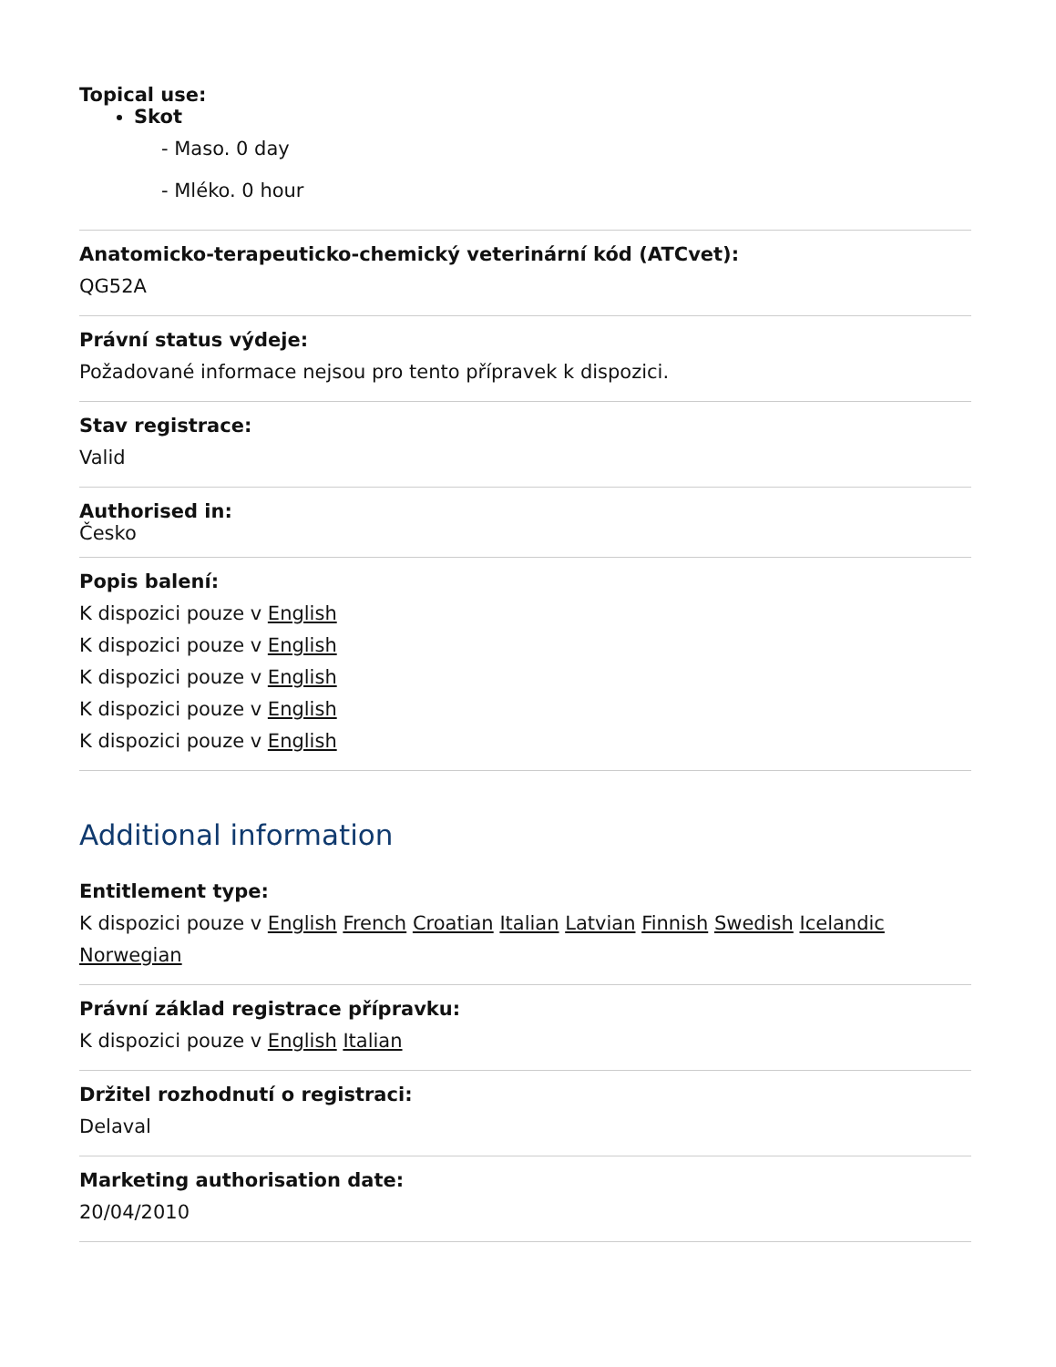Topical use:
Skot
- Maso. 0 day
- Mléko. 0 hour
Anatomicko-terapeuticko-chemický veterinární kód (ATCvet):
QG52A
Právní status výdeje:
Požadované informace nejsou pro tento přípravek k dispozici.
Stav registrace:
Valid
Authorised in:
Česko
Popis balení:
K dispozici pouze v English
K dispozici pouze v English
K dispozici pouze v English
K dispozici pouze v English
K dispozici pouze v English
Additional information
Entitlement type:
K dispozici pouze v English French Croatian Italian Latvian Finnish Swedish Icelandic Norwegian
Právní základ registrace přípravku:
K dispozici pouze v English Italian
Držitel rozhodnutí o registraci:
Delaval
Marketing authorisation date:
20/04/2010